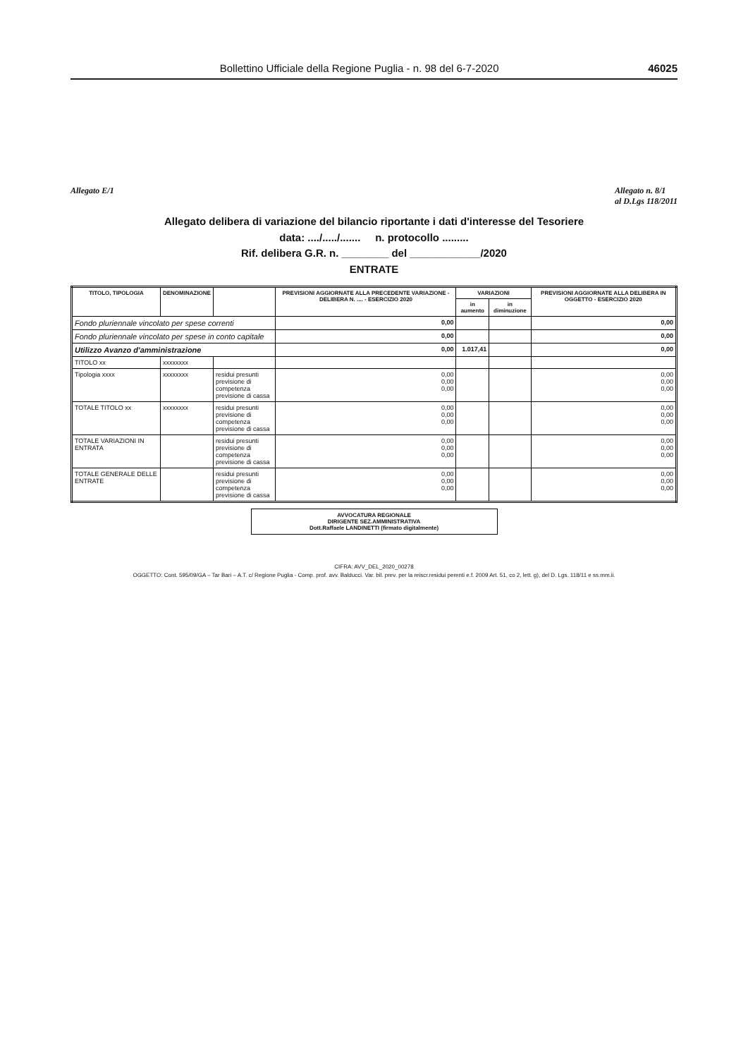Bollettino Ufficiale della Regione Puglia - n. 98 del 6-7-2020 46025
Allegato E/1 Allegato n. 8/1
al D.Lgs 118/2011
Allegato delibera di variazione del bilancio riportante i dati d'interesse del Tesoriere
data: ..../...../....... n. protocollo .........
Rif. delibera G.R. n. ________ del ____________/2020
ENTRATE
| TITOLO, TIPOLOGIA | DENOMINAZIONE | | PREVISIONI AGGIORNATE ALLA PRECEDENTE VARIAZIONE - DELIBERA N. .... - ESERCIZIO 2020 | VARIAZIONI | | PREVISIONI AGGIORNATE ALLA DELIBERA IN OGGETTO - ESERCIZIO 2020 |
| --- | --- | --- | --- | --- | --- | --- |
| | | | | in aumento | in diminuzione | |
| Fondo pluriennale vincolato per spese correnti | | | 0,00 | | | 0,00 |
| Fondo pluriennale vincolato per spese in conto capitale | | | 0,00 | | | 0,00 |
| Utilizzo Avanzo d'amministrazione | | | 0,00 | 1.017,41 | | 0,00 |
| TITOLO xx | xxxxxxxx | | | | | |
| Tipologia xxxx | xxxxxxxx | residui presunti previsione di competenza previsione di cassa | 0,00 0,00 0,00 | | | 0,00 0,00 0,00 |
| TOTALE TITOLO xx | xxxxxxxx | residui presunti previsione di competenza previsione di cassa | 0,00 0,00 0,00 | | | 0,00 0,00 0,00 |
| TOTALE VARIAZIONI IN ENTRATA | | residui presunti previsione di competenza previsione di cassa | 0,00 0,00 0,00 | | | 0,00 0,00 0,00 |
| TOTALE GENERALE DELLE ENTRATE | | residui presunti previsione di competenza previsione di cassa | 0,00 0,00 0,00 | | | 0,00 0,00 0,00 |
AVVOCATURA REGIONALE
DIRIGENTE SEZ.AMMINISTRATIVA
Dott.Raffaele LANDINETTI (firmato digitalmente)
CIFRA: AVV_DEL_2020_00278
OGGETTO: Cont. 595/09/GA – Tar Bari – A.T. c/ Regione Puglia - Comp. prof. avv. Balducci. Var. bil. prev. per la reiscr.residui perenti e.f. 2009 Art. 51, co 2, lett. g), del D. Lgs. 118/11 e ss.mm.ii.